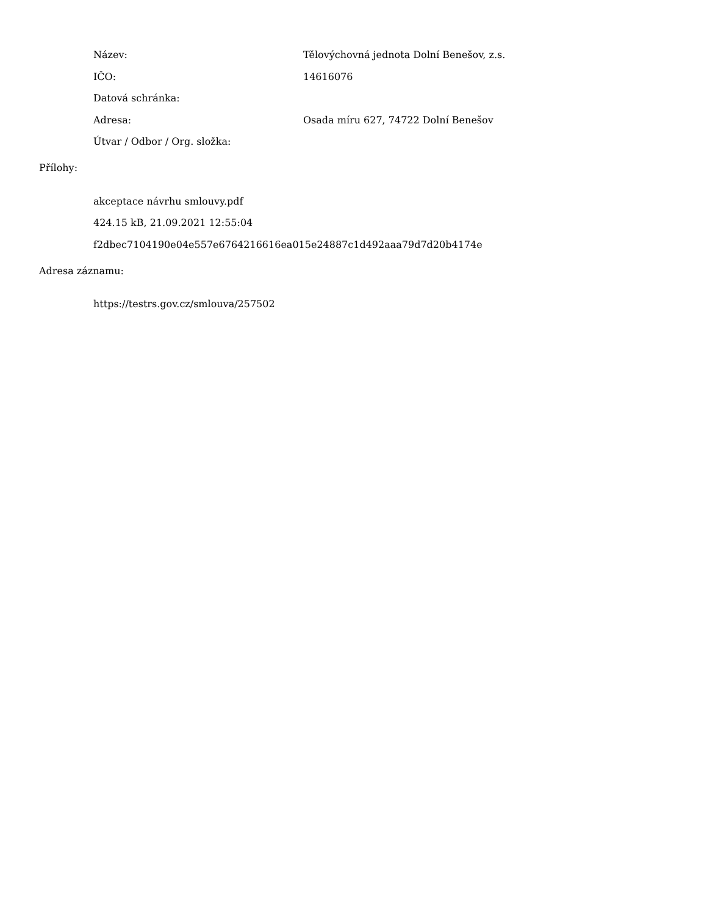Název: Tělovýchovná jednota Dolní Benešov, z.s.
IČO: 14616076
Datová schránka:
Adresa: Osada míru 627, 74722 Dolní Benešov
Útvar / Odbor / Org. složka:
Přílohy:
akceptace návrhu smlouvy.pdf
424.15 kB, 21.09.2021 12:55:04
f2dbec7104190e04e557e6764216616ea015e24887c1d492aaa79d7d20b4174e
Adresa záznamu:
https://testrs.gov.cz/smlouva/257502